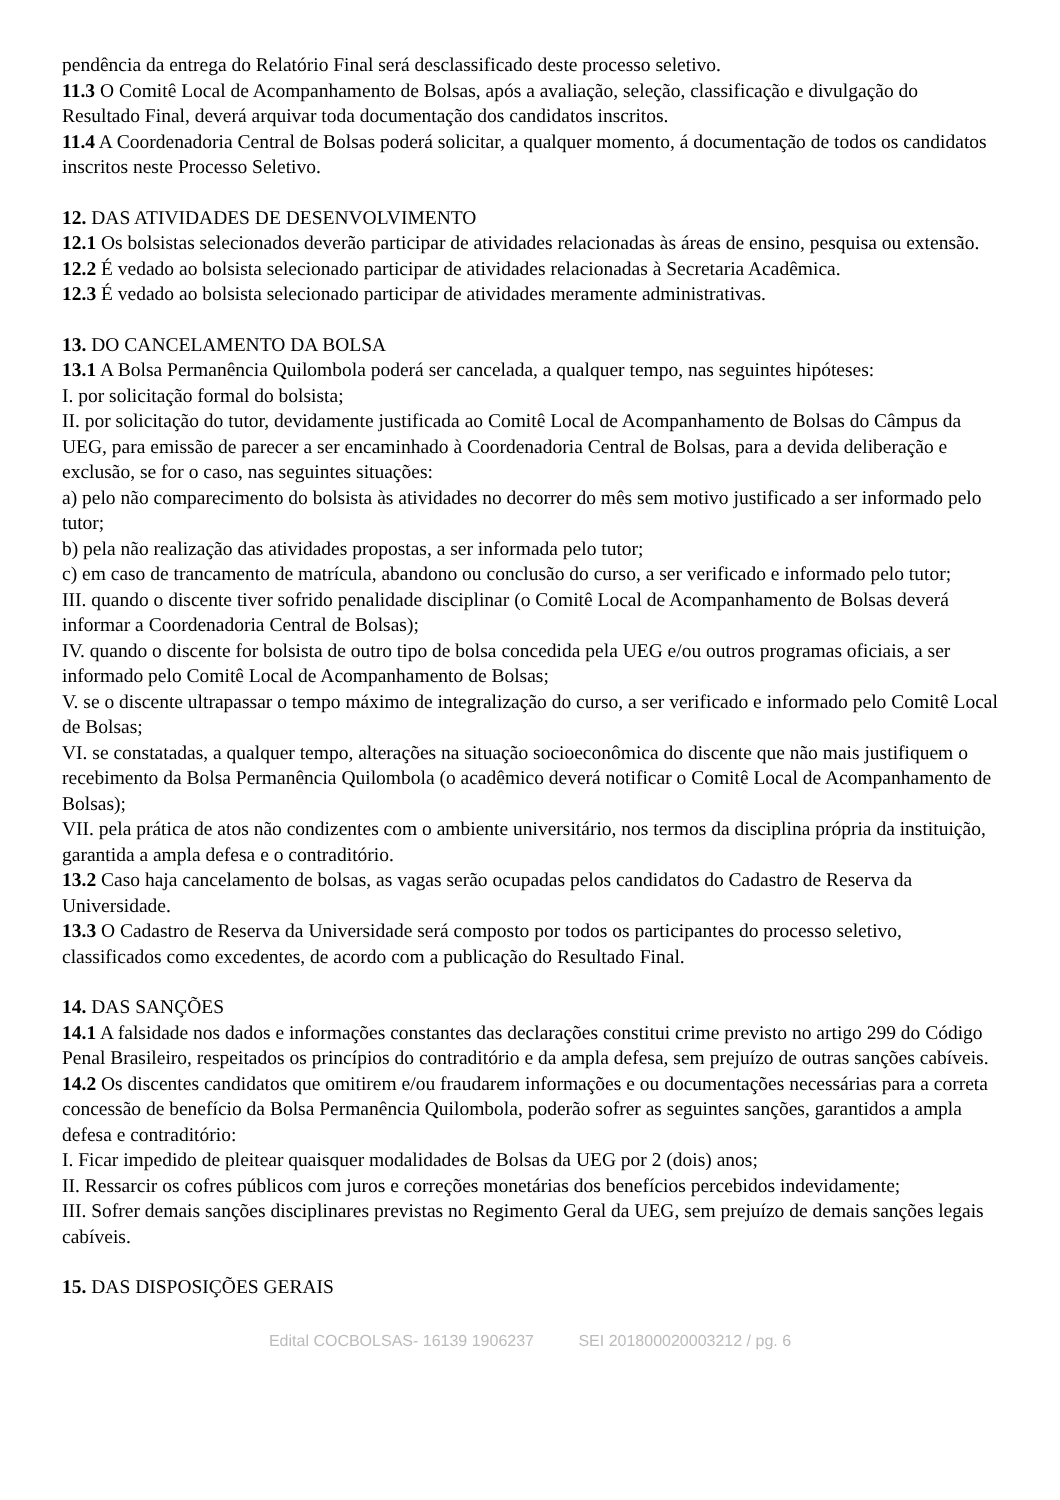pendência da entrega do Relatório Final será desclassificado deste processo seletivo.
11.3 O Comitê Local de Acompanhamento de Bolsas, após a avaliação, seleção, classificação e divulgação do Resultado Final, deverá arquivar toda documentação dos candidatos inscritos.
11.4 A Coordenadoria Central de Bolsas poderá solicitar, a qualquer momento, á documentação de todos os candidatos inscritos neste Processo Seletivo.
12. DAS ATIVIDADES DE DESENVOLVIMENTO
12.1 Os bolsistas selecionados deverão participar de atividades relacionadas às áreas de ensino, pesquisa ou extensão.
12.2 É vedado ao bolsista selecionado participar de atividades relacionadas à Secretaria Acadêmica.
12.3 É vedado ao bolsista selecionado participar de atividades meramente administrativas.
13. DO CANCELAMENTO DA BOLSA
13.1 A Bolsa Permanência Quilombola poderá ser cancelada, a qualquer tempo, nas seguintes hipóteses:
I. por solicitação formal do bolsista;
II. por solicitação do tutor, devidamente justificada ao Comitê Local de Acompanhamento de Bolsas do Câmpus da UEG, para emissão de parecer a ser encaminhado à Coordenadoria Central de Bolsas, para a devida deliberação e exclusão, se for o caso, nas seguintes situações:
a) pelo não comparecimento do bolsista às atividades no decorrer do mês sem motivo justificado a ser informado pelo tutor;
b) pela não realização das atividades propostas, a ser informada pelo tutor;
c) em caso de trancamento de matrícula, abandono ou conclusão do curso, a ser verificado e informado pelo tutor;
III. quando o discente tiver sofrido penalidade disciplinar (o Comitê Local de Acompanhamento de Bolsas deverá informar a Coordenadoria Central de Bolsas);
IV. quando o discente for bolsista de outro tipo de bolsa concedida pela UEG e/ou outros programas oficiais, a ser informado pelo Comitê Local de Acompanhamento de Bolsas;
V. se o discente ultrapassar o tempo máximo de integralização do curso, a ser verificado e informado pelo Comitê Local de Bolsas;
VI. se constatadas, a qualquer tempo, alterações na situação socioeconômica do discente que não mais justifiquem o recebimento da Bolsa Permanência Quilombola (o acadêmico deverá notificar o Comitê Local de Acompanhamento de Bolsas);
VII. pela prática de atos não condizentes com o ambiente universitário, nos termos da disciplina própria da instituição, garantida a ampla defesa e o contraditório.
13.2 Caso haja cancelamento de bolsas, as vagas serão ocupadas pelos candidatos do Cadastro de Reserva da Universidade.
13.3 O Cadastro de Reserva da Universidade será composto por todos os participantes do processo seletivo, classificados como excedentes, de acordo com a publicação do Resultado Final.
14. DAS SANÇÕES
14.1 A falsidade nos dados e informações constantes das declarações constitui crime previsto no artigo 299 do Código Penal Brasileiro, respeitados os princípios do contraditório e da ampla defesa, sem prejuízo de outras sanções cabíveis.
14.2 Os discentes candidatos que omitirem e/ou fraudarem informações e ou documentações necessárias para a correta concessão de benefício da Bolsa Permanência Quilombola, poderão sofrer as seguintes sanções, garantidos a ampla defesa e contraditório:
I. Ficar impedido de pleitear quaisquer modalidades de Bolsas da UEG por 2 (dois) anos;
II. Ressarcir os cofres públicos com juros e correções monetárias dos benefícios percebidos indevidamente;
III. Sofrer demais sanções disciplinares previstas no Regimento Geral da UEG, sem prejuízo de demais sanções legais cabíveis.
15. DAS DISPOSIÇÕES GERAIS
Edital COCBOLSAS- 16139 1906237 SEI 201800020003212 / pg. 6